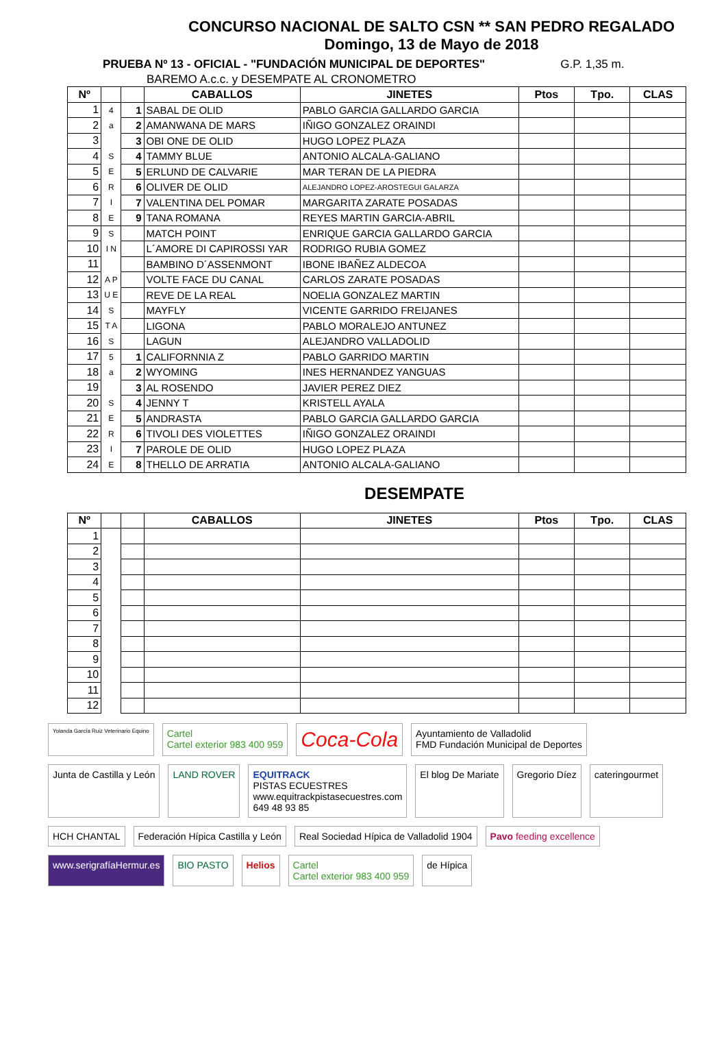CONCURSO NACIONAL DE SALTO CSN ** SAN PEDRO REGALADO
Domingo, 13 de Mayo de 2018
PRUEBA Nº 13 - OFICIAL - "FUNDACIÓN MUNICIPAL DE DEPORTES" G.P. 1,35 m.
BAREMO A.c.c. y DESEMPATE AL CRONOMETRO
| Nº | | | CABALLOS | JINETES | Ptos | Tpo. | CLAS |
| --- | --- | --- | --- | --- | --- | --- | --- |
| 1 | 4 | 1 | SABAL DE OLID | PABLO GARCIA GALLARDO GARCIA | | | |
| 2 | a | 2 | AMANWANA DE MARS | IÑIGO GONZALEZ ORAINDI | | | |
| 3 | | 3 | OBI ONE DE OLID | HUGO LOPEZ PLAZA | | | |
| 4 | S | 4 | TAMMY BLUE | ANTONIO ALCALA-GALIANO | | | |
| 5 | E | 5 | ERLUND DE CALVARIE | MAR TERAN DE LA PIEDRA | | | |
| 6 | R | 6 | OLIVER DE OLID | ALEJANDRO LOPEZ-AROSTEGUI GALARZA | | | |
| 7 | I | 7 | VALENTINA DEL POMAR | MARGARITA ZARATE POSADAS | | | |
| 8 | E | 9 | TANA ROMANA | REYES MARTIN GARCIA-ABRIL | | | |
| 9 | S | | MATCH POINT | ENRIQUE GARCIA GALLARDO GARCIA | | | |
| 10 | I N | | L´AMORE DI CAPIROSSI YAR | RODRIGO RUBIA GOMEZ | | | |
| 11 | | | BAMBINO D´ASSENMONT | IBONE IBAÑEZ ALDECOA | | | |
| 12 | A P | | VOLTE FACE DU CANAL | CARLOS ZARATE POSADAS | | | |
| 13 | U E | | REVE DE LA REAL | NOELIA GONZALEZ MARTIN | | | |
| 14 | S | | MAYFLY | VICENTE GARRIDO FREIJANES | | | |
| 15 | T A | | LIGONA | PABLO MORALEJO ANTUNEZ | | | |
| 16 | S | | LAGUN | ALEJANDRO VALLADOLID | | | |
| 17 | 5 | 1 | CALIFORNNIA Z | PABLO GARRIDO MARTIN | | | |
| 18 | a | 2 | WYOMING | INES HERNANDEZ YANGUAS | | | |
| 19 | | 3 | AL ROSENDO | JAVIER PEREZ DIEZ | | | |
| 20 | S | 4 | JENNY T | KRISTELL AYALA | | | |
| 21 | E | 5 | ANDRASTA | PABLO GARCIA GALLARDO GARCIA | | | |
| 22 | R | 6 | TIVOLI DES VIOLETTES | IÑIGO GONZALEZ ORAINDI | | | |
| 23 | I | 7 | PAROLE DE OLID | HUGO LOPEZ PLAZA | | | |
| 24 | E | 8 | THELLO DE ARRATIA | ANTONIO ALCALA-GALIANO | | | |
DESEMPATE
| Nº | | | CABALLOS | JINETES | Ptos | Tpo. | CLAS |
| --- | --- | --- | --- | --- | --- | --- | --- |
| 1 | | | | | | | |
| 2 | | | | | | | |
| 3 | | | | | | | |
| 4 | | | | | | | |
| 5 | | | | | | | |
| 6 | | | | | | | |
| 7 | | | | | | | |
| 8 | | | | | | | |
| 9 | | | | | | | |
| 10 | | | | | | | |
| 11 | | | | | | | |
| 12 | | | | | | | |
Yolanda García Ruiz Veterinario Equino
Cartel
Cartel exterior 983 400 959
Coca-Cola
Ayuntamiento de Valladolid
FMD Fundación Municipal de Deportes
Junta de Castilla y León
LAND ROVER
EQUITRACK
PISTAS ECUESTRES
www.equitrackpistasecuestres.com
649 48 93 85
El blog De Mariate
Gregorio Díez
cateringourmet
HCH CHANTAL
Federación Hípica Castilla y León
Real Sociedad Hípica de Valladolid 1904
Pavo feeding excellence
www.serigrafíaHermur.es
BIO PASTO
Helios
Cartel
Cartel exterior 983 400 959
de Hípica